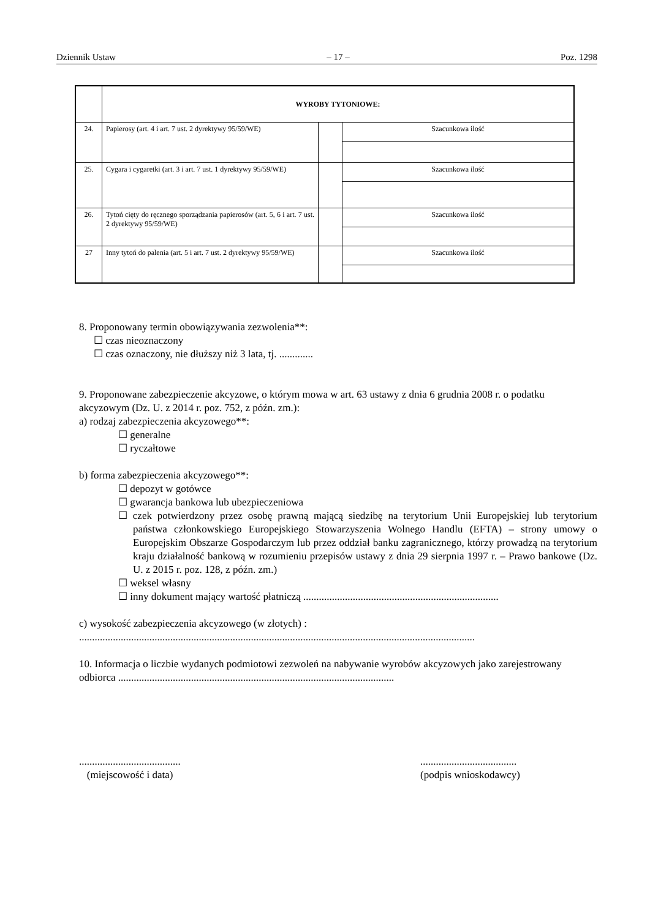Dziennik Ustaw – 17 – Poz. 1298
| | WYROBY TYTONIOWE: | | |
| 24. | Papierosy (art. 4 i art. 7 ust. 2 dyrektywy 95/59/WE) | | Szacunkowa ilość |
| 25. | Cygara i cygaretki (art. 3 i art. 7 ust. 1 dyrektywy 95/59/WE) | | Szacunkowa ilość |
| 26. | Tytoń cięty do ręcznego sporządzania papierosów (art. 5, 6 i art. 7 ust. 2 dyrektywy 95/59/WE) | | Szacunkowa ilość |
| 27 | Inny tytoń do palenia (art. 5 i art. 7 ust. 2 dyrektywy 95/59/WE) | | Szacunkowa ilość |
8. Proponowany termin obowiązywania zezwolenia**:
☐ czas nieoznaczony
☐ czas oznaczony, nie dłuższy niż 3 lata, tj. .............
9. Proponowane zabezpieczenie akcyzowe, o którym mowa w art. 63 ustawy z dnia 6 grudnia 2008 r. o podatku akcyzowym (Dz. U. z 2014 r. poz. 752, z późn. zm.):
a) rodzaj zabezpieczenia akcyzowego**:
☐ generalne
☐ ryczałtowe
b) forma zabezpieczenia akcyzowego**:
☐ depozyt w gotówce
☐ gwarancja bankowa lub ubezpieczeniowa
☐ czek potwierdzony przez osobę prawną mającą siedzibę na terytorium Unii Europejskiej lub terytorium państwa członkowskiego Europejskiego Stowarzyszenia Wolnego Handlu (EFTA) – strony umowy o Europejskim Obszarze Gospodarczym lub przez oddział banku zagranicznego, którzy prowadzą na terytorium kraju działalność bankową w rozumieniu przepisów ustawy z dnia 29 sierpnia 1997 r. – Prawo bankowe (Dz. U. z 2015 r. poz. 128, z późn. zm.)
☐ weksel własny
☐ inny dokument mający wartość płatniczą ...........................................................................
c) wysokość zabezpieczenia akcyzowego (w złotych) :
........................................................................................................................................................
10. Informacja o liczbie wydanych podmiotowi zezwoleń na nabywanie wyrobów akcyzowych jako zarejestrowany odbiorca ..........................................................................................................
.......................................
(miejscowość i data)
.....................................
(podpis wnioskodawcy)